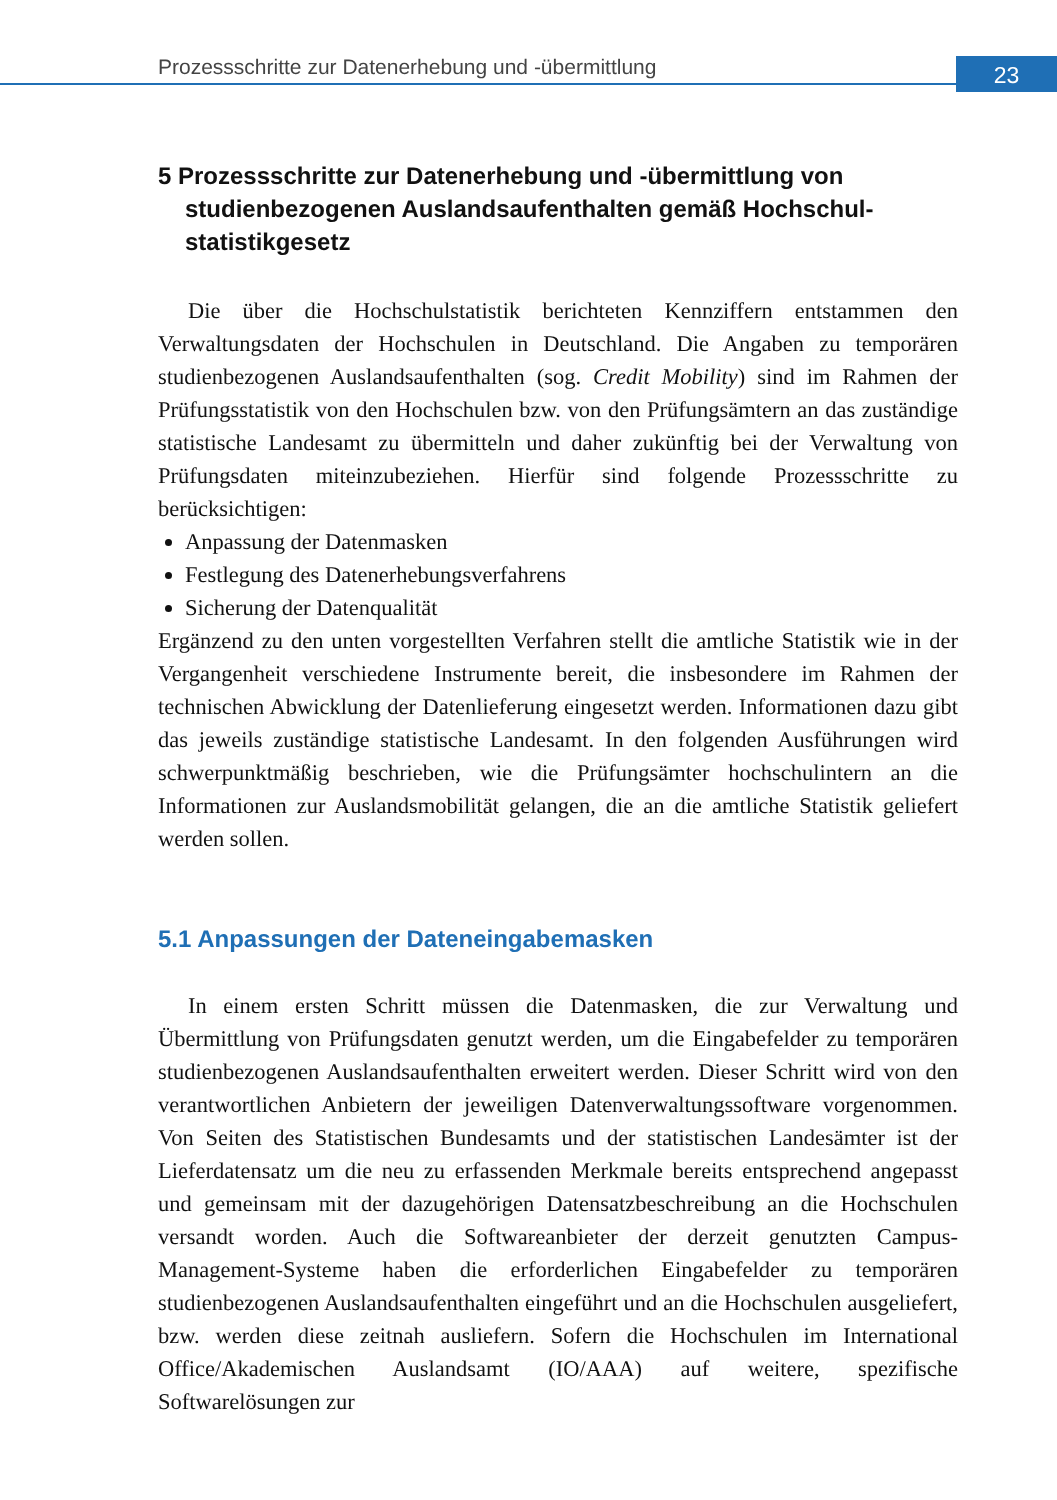Prozessschritte zur Datenerhebung und -übermittlung
23
5 Prozessschritte zur Datenerhebung und -übermittlung von studienbezogenen Auslandsaufenthalten gemäß Hochschul­statistikgesetz
Die über die Hochschulstatistik berichteten Kennziffern entstammen den Verwaltungsdaten der Hochschulen in Deutschland. Die Angaben zu temporären studienbezogenen Auslandsaufenthalten (sog. Credit Mobility) sind im Rahmen der Prüfungsstatistik von den Hochschulen bzw. von den Prüfungsämtern an das zuständige statistische Landesamt zu übermitteln und daher zukünftig bei der Verwaltung von Prüfungsdaten miteinzubeziehen. Hierfür sind folgende Prozessschritte zu berücksichtigen:
Anpassung der Datenmasken
Festlegung des Datenerhebungsverfahrens
Sicherung der Datenqualität
Ergänzend zu den unten vorgestellten Verfahren stellt die amtliche Statistik wie in der Vergangenheit verschiedene Instrumente bereit, die insbesondere im Rahmen der technischen Abwicklung der Datenlieferung eingesetzt werden. Informationen dazu gibt das jeweils zuständige statistische Landesamt. In den folgenden Ausführungen wird schwerpunktmäßig beschrieben, wie die Prüfungsämter hochschulintern an die Informationen zur Auslandsmobilität gelangen, die an die amtliche Statistik geliefert werden sollen.
5.1 Anpassungen der Dateneingabemasken
In einem ersten Schritt müssen die Datenmasken, die zur Verwaltung und Übermittlung von Prüfungsdaten genutzt werden, um die Eingabefelder zu temporären studienbezogenen Auslandsaufenthalten erweitert werden. Dieser Schritt wird von den verantwortlichen Anbietern der jeweiligen Datenverwaltungssoftware vorgenommen. Von Seiten des Statistischen Bundesamts und der statistischen Landesämter ist der Lieferdatensatz um die neu zu erfassenden Merkmale bereits entsprechend angepasst und gemeinsam mit der dazugehörigen Datensatzbeschreibung an die Hochschulen versandt worden. Auch die Softwareanbieter der derzeit genutzten Campus-Management-Systeme haben die erforderlichen Eingabefelder zu temporären studienbezogenen Auslandsaufenthalten eingeführt und an die Hochschulen ausgeliefert, bzw. werden diese zeitnah ausliefern. Sofern die Hochschulen im International Office/Akademischen Auslandsamt (IO/AAA) auf weitere, spezifische Softwarelösungen zur